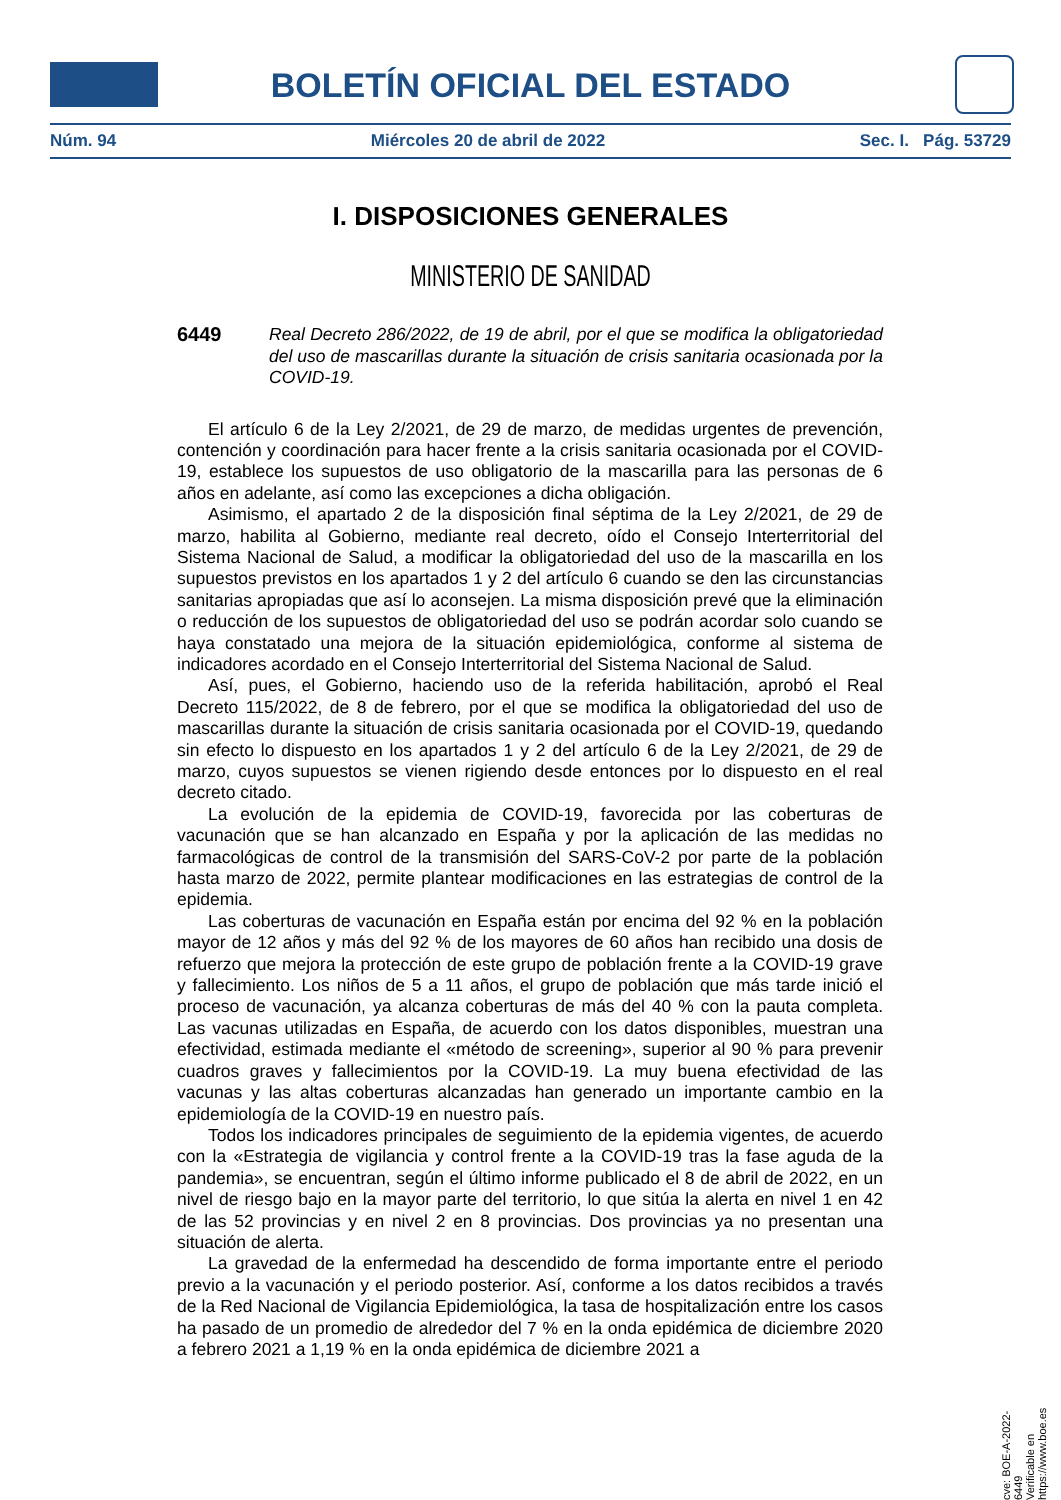BOLETÍN OFICIAL DEL ESTADO
Núm. 94 Miércoles 20 de abril de 2022 Sec. I. Pág. 53729
I. DISPOSICIONES GENERALES
MINISTERIO DE SANIDAD
6449 Real Decreto 286/2022, de 19 de abril, por el que se modifica la obligatoriedad del uso de mascarillas durante la situación de crisis sanitaria ocasionada por la COVID-19.
El artículo 6 de la Ley 2/2021, de 29 de marzo, de medidas urgentes de prevención, contención y coordinación para hacer frente a la crisis sanitaria ocasionada por el COVID-19, establece los supuestos de uso obligatorio de la mascarilla para las personas de 6 años en adelante, así como las excepciones a dicha obligación.
Asimismo, el apartado 2 de la disposición final séptima de la Ley 2/2021, de 29 de marzo, habilita al Gobierno, mediante real decreto, oído el Consejo Interterritorial del Sistema Nacional de Salud, a modificar la obligatoriedad del uso de la mascarilla en los supuestos previstos en los apartados 1 y 2 del artículo 6 cuando se den las circunstancias sanitarias apropiadas que así lo aconsejen. La misma disposición prevé que la eliminación o reducción de los supuestos de obligatoriedad del uso se podrán acordar solo cuando se haya constatado una mejora de la situación epidemiológica, conforme al sistema de indicadores acordado en el Consejo Interterritorial del Sistema Nacional de Salud.
Así, pues, el Gobierno, haciendo uso de la referida habilitación, aprobó el Real Decreto 115/2022, de 8 de febrero, por el que se modifica la obligatoriedad del uso de mascarillas durante la situación de crisis sanitaria ocasionada por el COVID-19, quedando sin efecto lo dispuesto en los apartados 1 y 2 del artículo 6 de la Ley 2/2021, de 29 de marzo, cuyos supuestos se vienen rigiendo desde entonces por lo dispuesto en el real decreto citado.
La evolución de la epidemia de COVID-19, favorecida por las coberturas de vacunación que se han alcanzado en España y por la aplicación de las medidas no farmacológicas de control de la transmisión del SARS-CoV-2 por parte de la población hasta marzo de 2022, permite plantear modificaciones en las estrategias de control de la epidemia.
Las coberturas de vacunación en España están por encima del 92 % en la población mayor de 12 años y más del 92 % de los mayores de 60 años han recibido una dosis de refuerzo que mejora la protección de este grupo de población frente a la COVID-19 grave y fallecimiento. Los niños de 5 a 11 años, el grupo de población que más tarde inició el proceso de vacunación, ya alcanza coberturas de más del 40 % con la pauta completa. Las vacunas utilizadas en España, de acuerdo con los datos disponibles, muestran una efectividad, estimada mediante el «método de screening», superior al 90 % para prevenir cuadros graves y fallecimientos por la COVID-19. La muy buena efectividad de las vacunas y las altas coberturas alcanzadas han generado un importante cambio en la epidemiología de la COVID-19 en nuestro país.
Todos los indicadores principales de seguimiento de la epidemia vigentes, de acuerdo con la «Estrategia de vigilancia y control frente a la COVID-19 tras la fase aguda de la pandemia», se encuentran, según el último informe publicado el 8 de abril de 2022, en un nivel de riesgo bajo en la mayor parte del territorio, lo que sitúa la alerta en nivel 1 en 42 de las 52 provincias y en nivel 2 en 8 provincias. Dos provincias ya no presentan una situación de alerta.
La gravedad de la enfermedad ha descendido de forma importante entre el periodo previo a la vacunación y el periodo posterior. Así, conforme a los datos recibidos a través de la Red Nacional de Vigilancia Epidemiológica, la tasa de hospitalización entre los casos ha pasado de un promedio de alrededor del 7 % en la onda epidémica de diciembre 2020 a febrero 2021 a 1,19 % en la onda epidémica de diciembre 2021 a
cve: BOE-A-2022-6449
Verificable en https://www.boe.es